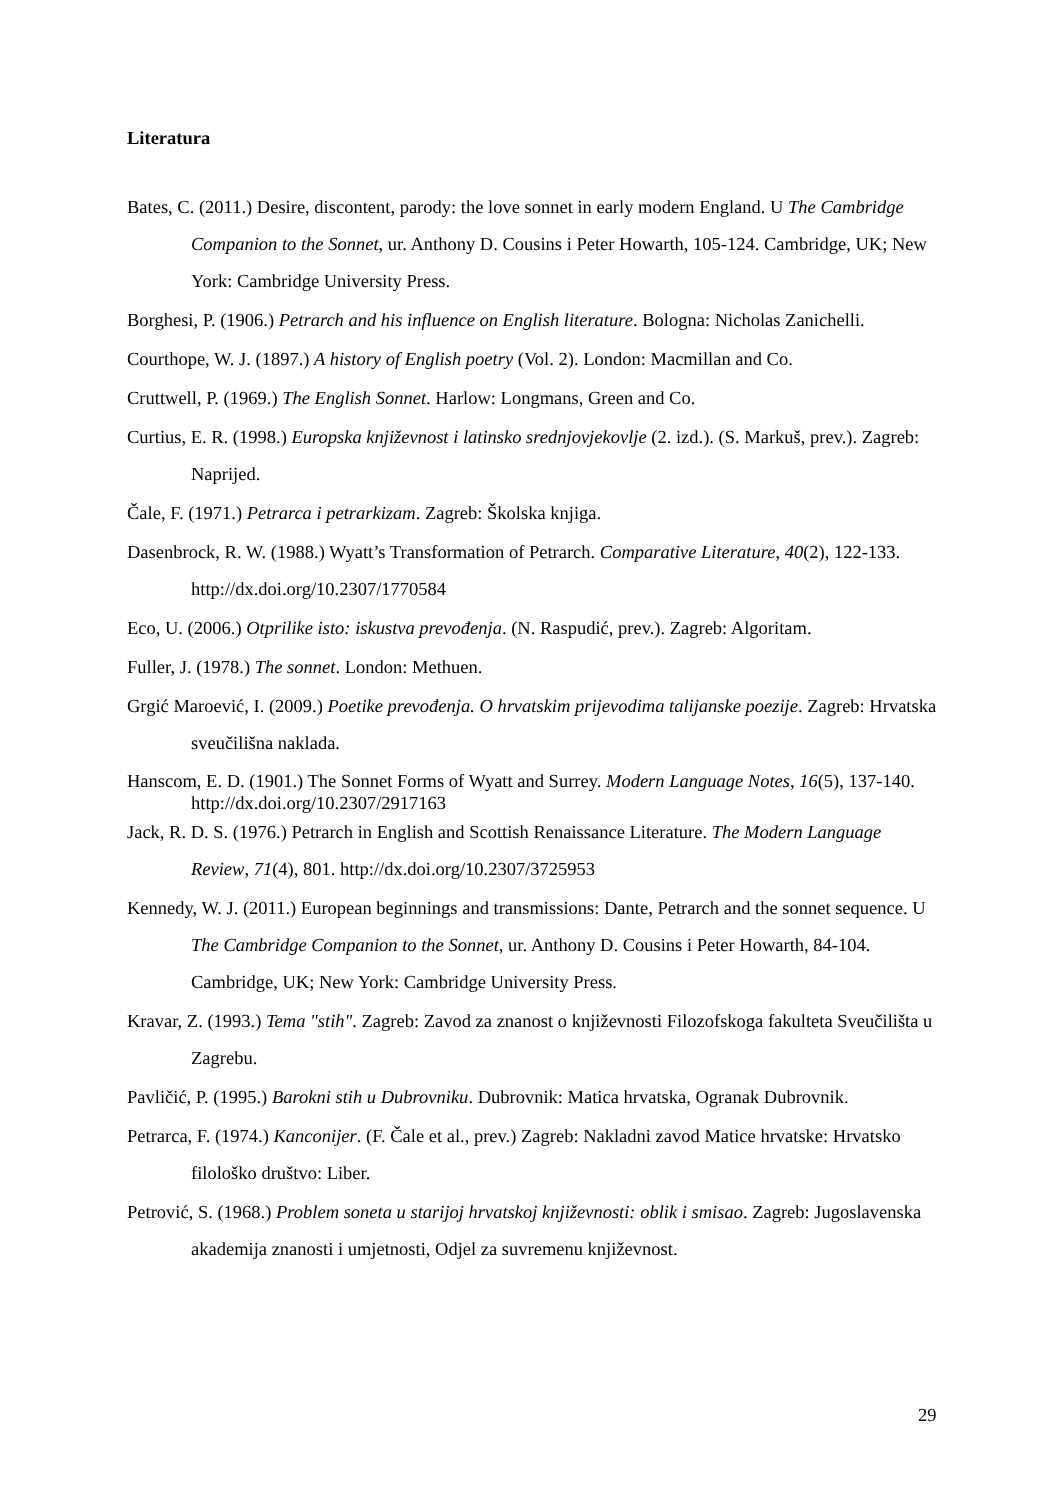Literatura
Bates, C. (2011.) Desire, discontent, parody: the love sonnet in early modern England. U The Cambridge Companion to the Sonnet, ur. Anthony D. Cousins i Peter Howarth, 105-124. Cambridge, UK; New York: Cambridge University Press.
Borghesi, P. (1906.) Petrarch and his influence on English literature. Bologna: Nicholas Zanichelli.
Courthope, W. J. (1897.) A history of English poetry (Vol. 2). London: Macmillan and Co.
Cruttwell, P. (1969.) The English Sonnet. Harlow: Longmans, Green and Co.
Curtius, E. R. (1998.) Europska književnost i latinsko srednjovjekovlje (2. izd.). (S. Markuš, prev.). Zagreb: Naprijed.
Čale, F. (1971.) Petrarca i petrarkizam. Zagreb: Školska knjiga.
Dasenbrock, R. W. (1988.) Wyatt’s Transformation of Petrarch. Comparative Literature, 40(2), 122-133. http://dx.doi.org/10.2307/1770584
Eco, U. (2006.) Otprilike isto: iskustva prevođenja. (N. Raspudić, prev.). Zagreb: Algoritam.
Fuller, J. (1978.) The sonnet. London: Methuen.
Grgić Maroević, I. (2009.) Poetike prevođenja. O hrvatskim prijevodima talijanske poezije. Zagreb: Hrvatska sveučilišna naklada.
Hanscom, E. D. (1901.) The Sonnet Forms of Wyatt and Surrey. Modern Language Notes, 16(5), 137-140. http://dx.doi.org/10.2307/2917163
Jack, R. D. S. (1976.) Petrarch in English and Scottish Renaissance Literature. The Modern Language Review, 71(4), 801. http://dx.doi.org/10.2307/3725953
Kennedy, W. J. (2011.) European beginnings and transmissions: Dante, Petrarch and the sonnet sequence. U The Cambridge Companion to the Sonnet, ur. Anthony D. Cousins i Peter Howarth, 84-104. Cambridge, UK; New York: Cambridge University Press.
Kravar, Z. (1993.) Tema "stih". Zagreb: Zavod za znanost o književnosti Filozofskoga fakulteta Sveučilišta u Zagrebu.
Pavličić, P. (1995.) Barokni stih u Dubrovniku. Dubrovnik: Matica hrvatska, Ogranak Dubrovnik.
Petrarca, F. (1974.) Kanconijer. (F. Čale et al., prev.) Zagreb: Nakladni zavod Matice hrvatske: Hrvatsko filološko društvo: Liber.
Petrović, S. (1968.) Problem soneta u starijoj hrvatskoj književnosti: oblik i smisao. Zagreb: Jugoslavenska akademija znanosti i umjetnosti, Odjel za suvremenu književnost.
29